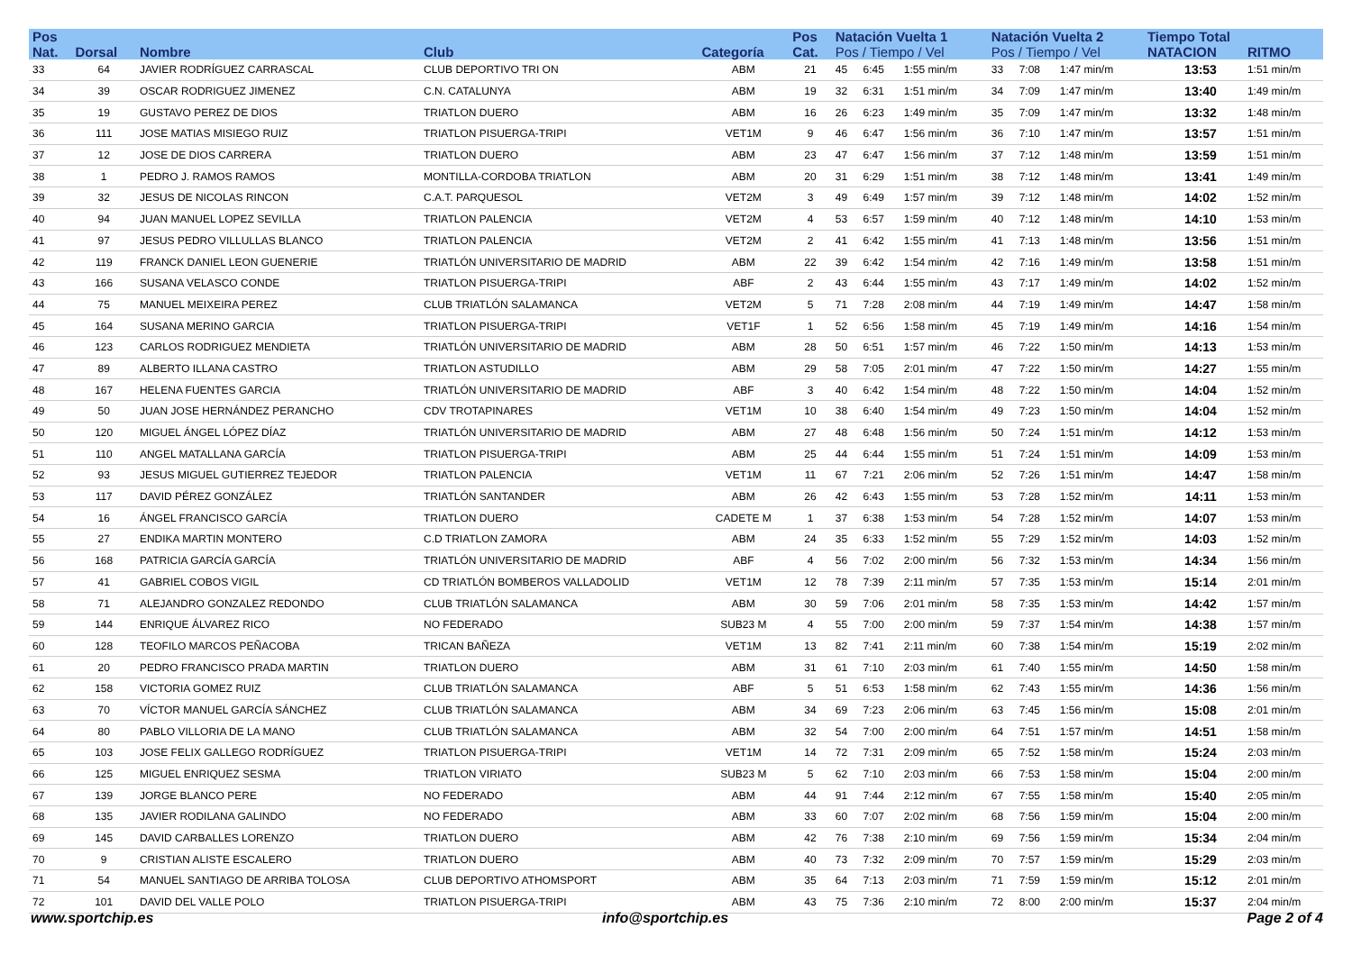| Pos | | | | | Pos | Natación Vuelta 1 | | | Natación Vuelta 2 | | | Tiempo Total | |
| --- | --- | --- | --- | --- | --- | --- | --- | --- | --- | --- | --- | --- | --- |
| Nat. | Dorsal | Nombre | Club | Categoría | Cat. | Pos / Tiempo / Vel | | | Pos / Tiempo / Vel | | | NATACION | RITMO |
| 33 | 64 | JAVIER RODRÍGUEZ CARRASCAL | CLUB DEPORTIVO TRI ON | ABM | 21 | 45 | 6:45 | 1:55 min/m | 33 | 7:08 | 1:47 min/m | 13:53 | 1:51 min/m |
| 34 | 39 | OSCAR RODRIGUEZ JIMENEZ | C.N. CATALUNYA | ABM | 19 | 32 | 6:31 | 1:51 min/m | 34 | 7:09 | 1:47 min/m | 13:40 | 1:49 min/m |
| 35 | 19 | GUSTAVO PEREZ DE DIOS | TRIATLON DUERO | ABM | 16 | 26 | 6:23 | 1:49 min/m | 35 | 7:09 | 1:47 min/m | 13:32 | 1:48 min/m |
| 36 | 111 | JOSE MATIAS MISIEGO RUIZ | TRIATLON PISUERGA-TRIPI | VET1M | 9 | 46 | 6:47 | 1:56 min/m | 36 | 7:10 | 1:47 min/m | 13:57 | 1:51 min/m |
| 37 | 12 | JOSE DE DIOS CARRERA | TRIATLON DUERO | ABM | 23 | 47 | 6:47 | 1:56 min/m | 37 | 7:12 | 1:48 min/m | 13:59 | 1:51 min/m |
| 38 | 1 | PEDRO J. RAMOS RAMOS | MONTILLA-CORDOBA TRIATLON | ABM | 20 | 31 | 6:29 | 1:51 min/m | 38 | 7:12 | 1:48 min/m | 13:41 | 1:49 min/m |
| 39 | 32 | JESUS DE NICOLAS RINCON | C.A.T. PARQUESOL | VET2M | 3 | 49 | 6:49 | 1:57 min/m | 39 | 7:12 | 1:48 min/m | 14:02 | 1:52 min/m |
| 40 | 94 | JUAN MANUEL LOPEZ SEVILLA | TRIATLON PALENCIA | VET2M | 4 | 53 | 6:57 | 1:59 min/m | 40 | 7:12 | 1:48 min/m | 14:10 | 1:53 min/m |
| 41 | 97 | JESUS PEDRO VILLULLAS BLANCO | TRIATLON PALENCIA | VET2M | 2 | 41 | 6:42 | 1:55 min/m | 41 | 7:13 | 1:48 min/m | 13:56 | 1:51 min/m |
| 42 | 119 | FRANCK DANIEL LEON GUENERIE | TRIATLÓN UNIVERSITARIO DE MADRID | ABM | 22 | 39 | 6:42 | 1:54 min/m | 42 | 7:16 | 1:49 min/m | 13:58 | 1:51 min/m |
| 43 | 166 | SUSANA VELASCO CONDE | TRIATLON PISUERGA-TRIPI | ABF | 2 | 43 | 6:44 | 1:55 min/m | 43 | 7:17 | 1:49 min/m | 14:02 | 1:52 min/m |
| 44 | 75 | MANUEL MEIXEIRA PEREZ | CLUB TRIATLÓN SALAMANCA | VET2M | 5 | 71 | 7:28 | 2:08 min/m | 44 | 7:19 | 1:49 min/m | 14:47 | 1:58 min/m |
| 45 | 164 | SUSANA MERINO GARCIA | TRIATLON PISUERGA-TRIPI | VET1F | 1 | 52 | 6:56 | 1:58 min/m | 45 | 7:19 | 1:49 min/m | 14:16 | 1:54 min/m |
| 46 | 123 | CARLOS RODRIGUEZ MENDIETA | TRIATLÓN UNIVERSITARIO DE MADRID | ABM | 28 | 50 | 6:51 | 1:57 min/m | 46 | 7:22 | 1:50 min/m | 14:13 | 1:53 min/m |
| 47 | 89 | ALBERTO ILLANA CASTRO | TRIATLON ASTUDILLO | ABM | 29 | 58 | 7:05 | 2:01 min/m | 47 | 7:22 | 1:50 min/m | 14:27 | 1:55 min/m |
| 48 | 167 | HELENA FUENTES GARCIA | TRIATLÓN UNIVERSITARIO DE MADRID | ABF | 3 | 40 | 6:42 | 1:54 min/m | 48 | 7:22 | 1:50 min/m | 14:04 | 1:52 min/m |
| 49 | 50 | JUAN JOSE HERNÁNDEZ PERANCHO | CDV TROTAPINARES | VET1M | 10 | 38 | 6:40 | 1:54 min/m | 49 | 7:23 | 1:50 min/m | 14:04 | 1:52 min/m |
| 50 | 120 | MIGUEL ÁNGEL LÓPEZ DÍAZ | TRIATLÓN UNIVERSITARIO DE MADRID | ABM | 27 | 48 | 6:48 | 1:56 min/m | 50 | 7:24 | 1:51 min/m | 14:12 | 1:53 min/m |
| 51 | 110 | ANGEL MATALLANA GARCÍA | TRIATLON PISUERGA-TRIPI | ABM | 25 | 44 | 6:44 | 1:55 min/m | 51 | 7:24 | 1:51 min/m | 14:09 | 1:53 min/m |
| 52 | 93 | JESUS MIGUEL GUTIERREZ TEJEDOR | TRIATLON PALENCIA | VET1M | 11 | 67 | 7:21 | 2:06 min/m | 52 | 7:26 | 1:51 min/m | 14:47 | 1:58 min/m |
| 53 | 117 | DAVID PÉREZ GONZÁLEZ | TRIATLÓN SANTANDER | ABM | 26 | 42 | 6:43 | 1:55 min/m | 53 | 7:28 | 1:52 min/m | 14:11 | 1:53 min/m |
| 54 | 16 | ÁNGEL FRANCISCO GARCÍA | TRIATLON DUERO | CADETE M | 1 | 37 | 6:38 | 1:53 min/m | 54 | 7:28 | 1:52 min/m | 14:07 | 1:53 min/m |
| 55 | 27 | ENDIKA MARTIN MONTERO | C.D TRIATLON ZAMORA | ABM | 24 | 35 | 6:33 | 1:52 min/m | 55 | 7:29 | 1:52 min/m | 14:03 | 1:52 min/m |
| 56 | 168 | PATRICIA GARCÍA GARCÍA | TRIATLÓN UNIVERSITARIO DE MADRID | ABF | 4 | 56 | 7:02 | 2:00 min/m | 56 | 7:32 | 1:53 min/m | 14:34 | 1:56 min/m |
| 57 | 41 | GABRIEL COBOS VIGIL | CD TRIATLÓN BOMBEROS VALLADOLID | VET1M | 12 | 78 | 7:39 | 2:11 min/m | 57 | 7:35 | 1:53 min/m | 15:14 | 2:01 min/m |
| 58 | 71 | ALEJANDRO GONZALEZ REDONDO | CLUB TRIATLÓN SALAMANCA | ABM | 30 | 59 | 7:06 | 2:01 min/m | 58 | 7:35 | 1:53 min/m | 14:42 | 1:57 min/m |
| 59 | 144 | ENRIQUE ÁLVAREZ RICO | NO FEDERADO | SUB23 M | 4 | 55 | 7:00 | 2:00 min/m | 59 | 7:37 | 1:54 min/m | 14:38 | 1:57 min/m |
| 60 | 128 | TEOFILO MARCOS PEÑACOBA | TRICAN BAÑEZA | VET1M | 13 | 82 | 7:41 | 2:11 min/m | 60 | 7:38 | 1:54 min/m | 15:19 | 2:02 min/m |
| 61 | 20 | PEDRO FRANCISCO PRADA MARTIN | TRIATLON DUERO | ABM | 31 | 61 | 7:10 | 2:03 min/m | 61 | 7:40 | 1:55 min/m | 14:50 | 1:58 min/m |
| 62 | 158 | VICTORIA GOMEZ RUIZ | CLUB TRIATLÓN SALAMANCA | ABF | 5 | 51 | 6:53 | 1:58 min/m | 62 | 7:43 | 1:55 min/m | 14:36 | 1:56 min/m |
| 63 | 70 | VÍCTOR MANUEL GARCÍA SÁNCHEZ | CLUB TRIATLÓN SALAMANCA | ABM | 34 | 69 | 7:23 | 2:06 min/m | 63 | 7:45 | 1:56 min/m | 15:08 | 2:01 min/m |
| 64 | 80 | PABLO VILLORIA DE LA MANO | CLUB TRIATLÓN SALAMANCA | ABM | 32 | 54 | 7:00 | 2:00 min/m | 64 | 7:51 | 1:57 min/m | 14:51 | 1:58 min/m |
| 65 | 103 | JOSE FELIX GALLEGO RODRÍGUEZ | TRIATLON PISUERGA-TRIPI | VET1M | 14 | 72 | 7:31 | 2:09 min/m | 65 | 7:52 | 1:58 min/m | 15:24 | 2:03 min/m |
| 66 | 125 | MIGUEL ENRIQUEZ SESMA | TRIATLON VIRIATO | SUB23 M | 5 | 62 | 7:10 | 2:03 min/m | 66 | 7:53 | 1:58 min/m | 15:04 | 2:00 min/m |
| 67 | 139 | JORGE BLANCO PERE | NO FEDERADO | ABM | 44 | 91 | 7:44 | 2:12 min/m | 67 | 7:55 | 1:58 min/m | 15:40 | 2:05 min/m |
| 68 | 135 | JAVIER RODILANA GALINDO | NO FEDERADO | ABM | 33 | 60 | 7:07 | 2:02 min/m | 68 | 7:56 | 1:59 min/m | 15:04 | 2:00 min/m |
| 69 | 145 | DAVID CARBALLES LORENZO | TRIATLON DUERO | ABM | 42 | 76 | 7:38 | 2:10 min/m | 69 | 7:56 | 1:59 min/m | 15:34 | 2:04 min/m |
| 70 | 9 | CRISTIAN ALISTE ESCALERO | TRIATLON DUERO | ABM | 40 | 73 | 7:32 | 2:09 min/m | 70 | 7:57 | 1:59 min/m | 15:29 | 2:03 min/m |
| 71 | 54 | MANUEL SANTIAGO DE ARRIBA TOLOSA | CLUB DEPORTIVO ATHOMSPORT | ABM | 35 | 64 | 7:13 | 2:03 min/m | 71 | 7:59 | 1:59 min/m | 15:12 | 2:01 min/m |
| 72 | 101 | DAVID DEL VALLE POLO | TRIATLON PISUERGA-TRIPI | ABM | 43 | 75 | 7:36 | 2:10 min/m | 72 | 8:00 | 2:00 min/m | 15:37 | 2:04 min/m |
www.sportchip.es info@sportchip.es Page 2 of 4